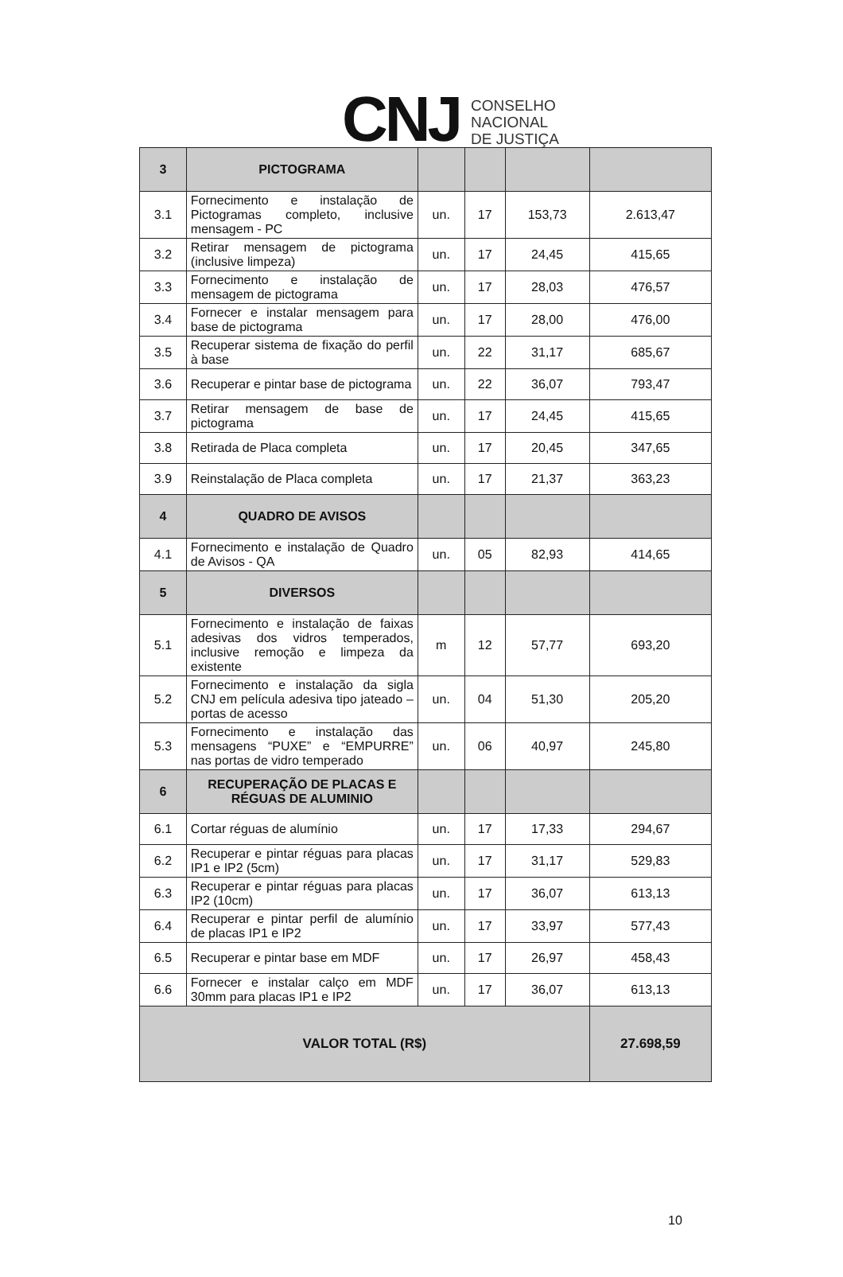CNJ
CONSELHO
NACIONAL
DE JUSTIÇA
| 3 | PICTOGRAMA | | | | |
| 3.1 | Fornecimento e instalação de Pictogramas completo, inclusive mensagem - PC | un. | 17 | 153,73 | 2.613,47 |
| 3.2 | Retirar mensagem de pictograma (inclusive limpeza) | un. | 17 | 24,45 | 415,65 |
| 3.3 | Fornecimento e instalação de mensagem de pictograma | un. | 17 | 28,03 | 476,57 |
| 3.4 | Fornecer e instalar mensagem para base de pictograma | un. | 17 | 28,00 | 476,00 |
| 3.5 | Recuperar sistema de fixação do perfil à base | un. | 22 | 31,17 | 685,67 |
| 3.6 | Recuperar e pintar base de pictograma | un. | 22 | 36,07 | 793,47 |
| 3.7 | Retirar mensagem de base de pictograma | un. | 17 | 24,45 | 415,65 |
| 3.8 | Retirada de Placa completa | un. | 17 | 20,45 | 347,65 |
| 3.9 | Reinstalação de Placa completa | un. | 17 | 21,37 | 363,23 |
| 4 | QUADRO DE AVISOS | | | | |
| 4.1 | Fornecimento e instalação de Quadro de Avisos - QA | un. | 05 | 82,93 | 414,65 |
| 5 | DIVERSOS | | | | |
| 5.1 | Fornecimento e instalação de faixas adesivas dos vidros temperados, inclusive remoção e limpeza da existente | m | 12 | 57,77 | 693,20 |
| 5.2 | Fornecimento e instalação da sigla CNJ em película adesiva tipo jateado – portas de acesso | un. | 04 | 51,30 | 205,20 |
| 5.3 | Fornecimento e instalação das mensagens “PUXE” e “EMPURRE” nas portas de vidro temperado | un. | 06 | 40,97 | 245,80 |
| 6 | RECUPERAÇÃO DE PLACAS E RÉGUAS DE ALUMINIO | | | | |
| 6.1 | Cortar réguas de alumínio | un. | 17 | 17,33 | 294,67 |
| 6.2 | Recuperar e pintar réguas para placas IP1 e IP2 (5cm) | un. | 17 | 31,17 | 529,83 |
| 6.3 | Recuperar e pintar réguas para placas IP2 (10cm) | un. | 17 | 36,07 | 613,13 |
| 6.4 | Recuperar e pintar perfil de alumínio de placas IP1 e IP2 | un. | 17 | 33,97 | 577,43 |
| 6.5 | Recuperar e pintar base em MDF | un. | 17 | 26,97 | 458,43 |
| 6.6 | Fornecer e instalar calço em MDF 30mm para placas IP1 e IP2 | un. | 17 | 36,07 | 613,13 |
| VALOR TOTAL (R$) | | | | | 27.698,59 |
10